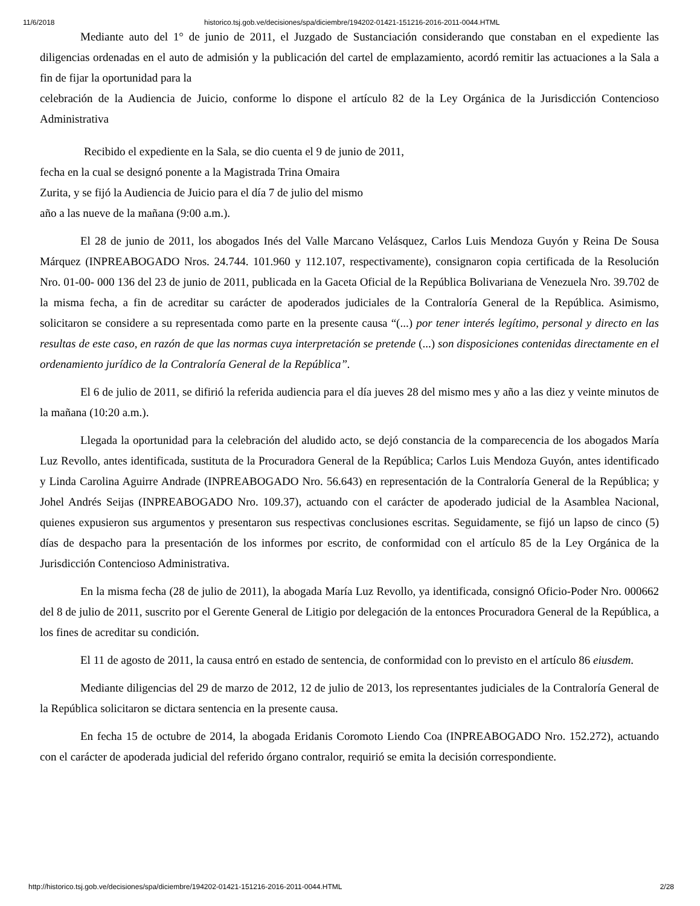11/6/2018 historico.tsj.gob.ve/decisiones/spa/diciembre/194202-01421-151216-2016-2011-0044.HTML
Mediante auto del 1° de junio de 2011, el Juzgado de Sustanciación considerando que constaban en el expediente las diligencias ordenadas en el auto de admisión y la publicación del cartel de emplazamiento, acordó remitir las actuaciones a la Sala a fin de fijar la oportunidad para la
celebración de la Audiencia de Juicio, conforme lo dispone el artículo 82 de la Ley Orgánica de la Jurisdicción Contencioso Administrativa
Recibido el expediente en la Sala, se dio cuenta el 9 de junio de 2011,
fecha en la cual se designó ponente a la Magistrada Trina Omaira
Zurita, y se fijó la Audiencia de Juicio para el día 7 de julio del mismo
año a las nueve de la mañana (9:00 a.m.).
El 28 de junio de 2011, los abogados Inés del Valle Marcano Velásquez, Carlos Luis Mendoza Guyón y Reina De Sousa Márquez (INPREABOGADO Nros. 24.744. 101.960 y 112.107, respectivamente), consignaron copia certificada de la Resolución Nro. 01-00- 000 136 del 23 de junio de 2011, publicada en la Gaceta Oficial de la República Bolivariana de Venezuela Nro. 39.702 de la misma fecha, a fin de acreditar su carácter de apoderados judiciales de la Contraloría General de la República. Asimismo, solicitaron se considere a su representada como parte en la presente causa “(...) por tener interés legítimo, personal y directo en las resultas de este caso, en razón de que las normas cuya interpretación se pretende (...) son disposiciones contenidas directamente en el ordenamiento jurídico de la Contraloría General de la República”.
El 6 de julio de 2011, se difirió la referida audiencia para el día jueves 28 del mismo mes y año a las diez y veinte minutos de la mañana (10:20 a.m.).
Llegada la oportunidad para la celebración del aludido acto, se dejó constancia de la comparecencia de los abogados María Luz Revollo, antes identificada, sustituta de la Procuradora General de la República; Carlos Luis Mendoza Guyón, antes identificado y Linda Carolina Aguirre Andrade (INPREABOGADO Nro. 56.643) en representación de la Contraloría General de la República; y Johel Andrés Seijas (INPREABOGADO Nro. 109.37), actuando con el carácter de apoderado judicial de la Asamblea Nacional, quienes expusieron sus argumentos y presentaron sus respectivas conclusiones escritas. Seguidamente, se fijó un lapso de cinco (5) días de despacho para la presentación de los informes por escrito, de conformidad con el artículo 85 de la Ley Orgánica de la Jurisdicción Contencioso Administrativa.
En la misma fecha (28 de julio de 2011), la abogada María Luz Revollo, ya identificada, consignó Oficio-Poder Nro. 000662 del 8 de julio de 2011, suscrito por el Gerente General de Litigio por delegación de la entonces Procuradora General de la República, a los fines de acreditar su condición.
El 11 de agosto de 2011, la causa entró en estado de sentencia, de conformidad con lo previsto en el artículo 86 eiusdem.
Mediante diligencias del 29 de marzo de 2012, 12 de julio de 2013, los representantes judiciales de la Contraloría General de la República solicitaron se dictara sentencia en la presente causa.
En fecha 15 de octubre de 2014, la abogada Eridanis Coromoto Liendo Coa (INPREABOGADO Nro. 152.272), actuando con el carácter de apoderada judicial del referido órgano contralor, requirió se emita la decisión correspondiente.
http://historico.tsj.gob.ve/decisiones/spa/diciembre/194202-01421-151216-2016-2011-0044.HTML 2/28